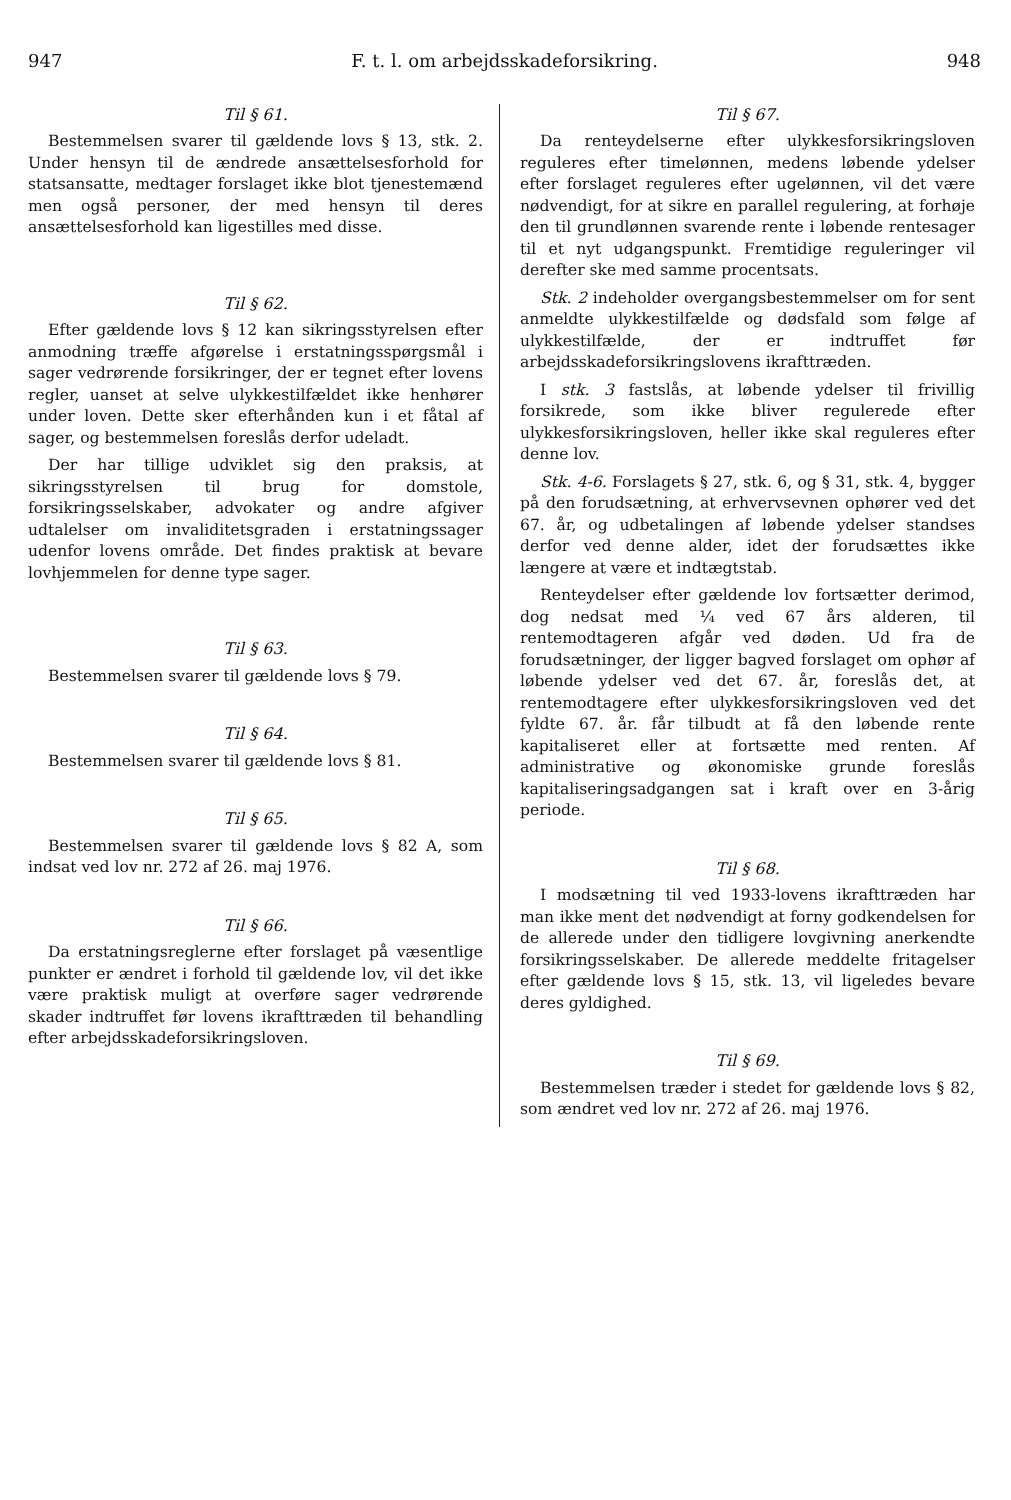947 F. t. l. om arbejdsskadeforsikring. 948
Til § 61.
Bestemmelsen svarer til gældende lovs § 13, stk. 2. Under hensyn til de ændrede ansættelsesforhold for statsansatte, medtager forslaget ikke blot tjenestemænd men også personer, der med hensyn til deres ansættelsesforhold kan ligestilles med disse.
Til § 62.
Efter gældende lovs § 12 kan sikringsstyrelsen efter anmodning træffe afgørelse i erstatningsspørgsmål i sager vedrørende forsikringer, der er tegnet efter lovens regler, uanset at selve ulykkestilfældet ikke henhører under loven. Dette sker efterhånden kun i et fåtal af sager, og bestemmelsen foreslås derfor udeladt.
Der har tillige udviklet sig den praksis, at sikringsstyrelsen til brug for domstole, forsikringsselskaber, advokater og andre afgiver udtalelser om invaliditetsgraden i erstatningssager udenfor lovens område. Det findes praktisk at bevare lovhjemmelen for denne type sager.
Til § 63.
Bestemmelsen svarer til gældende lovs § 79.
Til § 64.
Bestemmelsen svarer til gældende lovs § 81.
Til § 65.
Bestemmelsen svarer til gældende lovs § 82 A, som indsat ved lov nr. 272 af 26. maj 1976.
Til § 66.
Da erstatningsreglerne efter forslaget på væsentlige punkter er ændret i forhold til gældende lov, vil det ikke være praktisk muligt at overføre sager vedrørende skader indtruffet før lovens ikrafttræden til behandling efter arbejdsskadeforsikringsloven.
Til § 67.
Da renteydelserne efter ulykkesforsikringsloven reguleres efter timelønnen, medens løbende ydelser efter forslaget reguleres efter ugelønnen, vil det være nødvendigt, for at sikre en parallel regulering, at forhøje den til grundlønnen svarende rente i løbende rentesager til et nyt udgangspunkt. Fremtidige reguleringer vil derefter ske med samme procentsats.
Stk. 2 indeholder overgangsbestemmelser om for sent anmeldte ulykkestilfælde og dødsfald som følge af ulykkestilfælde, der er indtruffet før arbejdsskadeforsikringslovens ikrafttræden.
I stk. 3 fastslås, at løbende ydelser til frivillig forsikrede, som ikke bliver regulerede efter ulykkesforsikringsloven, heller ikke skal reguleres efter denne lov.
Stk. 4-6. Forslagets § 27, stk. 6, og § 31, stk. 4, bygger på den forudsætning, at erhvervsevnen ophører ved det 67. år, og udbetalingen af løbende ydelser standses derfor ved denne alder, idet der forudsættes ikke længere at være et indtægtstab.
Renteydelser efter gældende lov fortsætter derimod, dog nedsat med ¼ ved 67 års alderen, til rentemodtageren afgår ved døden. Ud fra de forudsætninger, der ligger bagved forslaget om ophør af løbende ydelser ved det 67. år, foreslås det, at rentemodtagere efter ulykkesforsikringsloven ved det fyldte 67. år. får tilbudt at få den løbende rente kapitaliseret eller at fortsætte med renten. Af administrative og økonomiske grunde foreslås kapitaliseringsadgangen sat i kraft over en 3-årig periode.
Til § 68.
I modsætning til ved 1933-lovens ikrafttræden har man ikke ment det nødvendigt at forny godkendelsen for de allerede under den tidligere lovgivning anerkendte forsikringsselskaber. De allerede meddelte fritagelser efter gældende lovs § 15, stk. 13, vil ligeledes bevare deres gyldighed.
Til § 69.
Bestemmelsen træder i stedet for gældende lovs § 82, som ændret ved lov nr. 272 af 26. maj 1976.